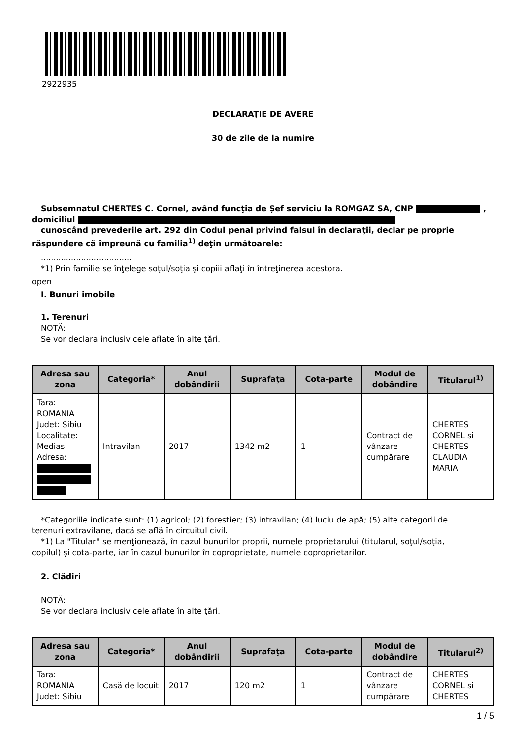2922935
DECLARAŢIE DE AVERE
30 de zile de la numire
Subsemnatul CHERTES C. Cornel, având funcţia de Șef serviciu la ROMGAZ SA, CNP ,
domiciliul
cunoscând prevederile art. 292 din Codul penal privind falsul în declaraţii, declar pe proprie
răspundere că împreună cu familia<sup>1)</sup> deţin următoarele:
....................................
*1) Prin familie se înţelege soţul/soţia şi copiii aflaţi în întreţinerea acestora.
open
I. Bunuri imobile
1. Terenuri
NOTĂ:
Se vor declara inclusiv cele aflate în alte ţări.
| Adresa sau zona | Categoria* | Anul dobândirii | Suprafaţa | Cota-parte | Modul de dobândire | Titularul<sup>1)</sup> |
| --- | --- | --- | --- | --- | --- | --- |
| Tara: ROMANIA Judet: Sibiu Localitate: Medias - Adresa: | Intravilan | 2017 | 1342 m2 | 1 | Contract de vânzare cumpărare | CHERTES CORNEL si CHERTES CLAUDIA MARIA |
*Categoriile indicate sunt: (1) agricol; (2) forestier; (3) intravilan; (4) luciu de apă; (5) alte categorii de
terenuri extravilane, dacă se află în circuitul civil.
*1) La "Titular" se menţionează, în cazul bunurilor proprii, numele proprietarului (titularul, soţul/soţia,
copilul) și cota-parte, iar în cazul bunurilor în coproprietate, numele coproprietarilor.
2. Clădiri
NOTĂ:
Se vor declara inclusiv cele aflate în alte ţări.
| Adresa sau zona | Categoria* | Anul dobândirii | Suprafaţa | Cota-parte | Modul de dobândire | Titularul<sup>2)</sup> |
| --- | --- | --- | --- | --- | --- | --- |
| Tara: ROMANIA Judet: Sibiu | Casă de locuit | 2017 | 120 m2 | 1 | Contract de vânzare cumpărare | CHERTES CORNEL si CHERTES |
1 / 5